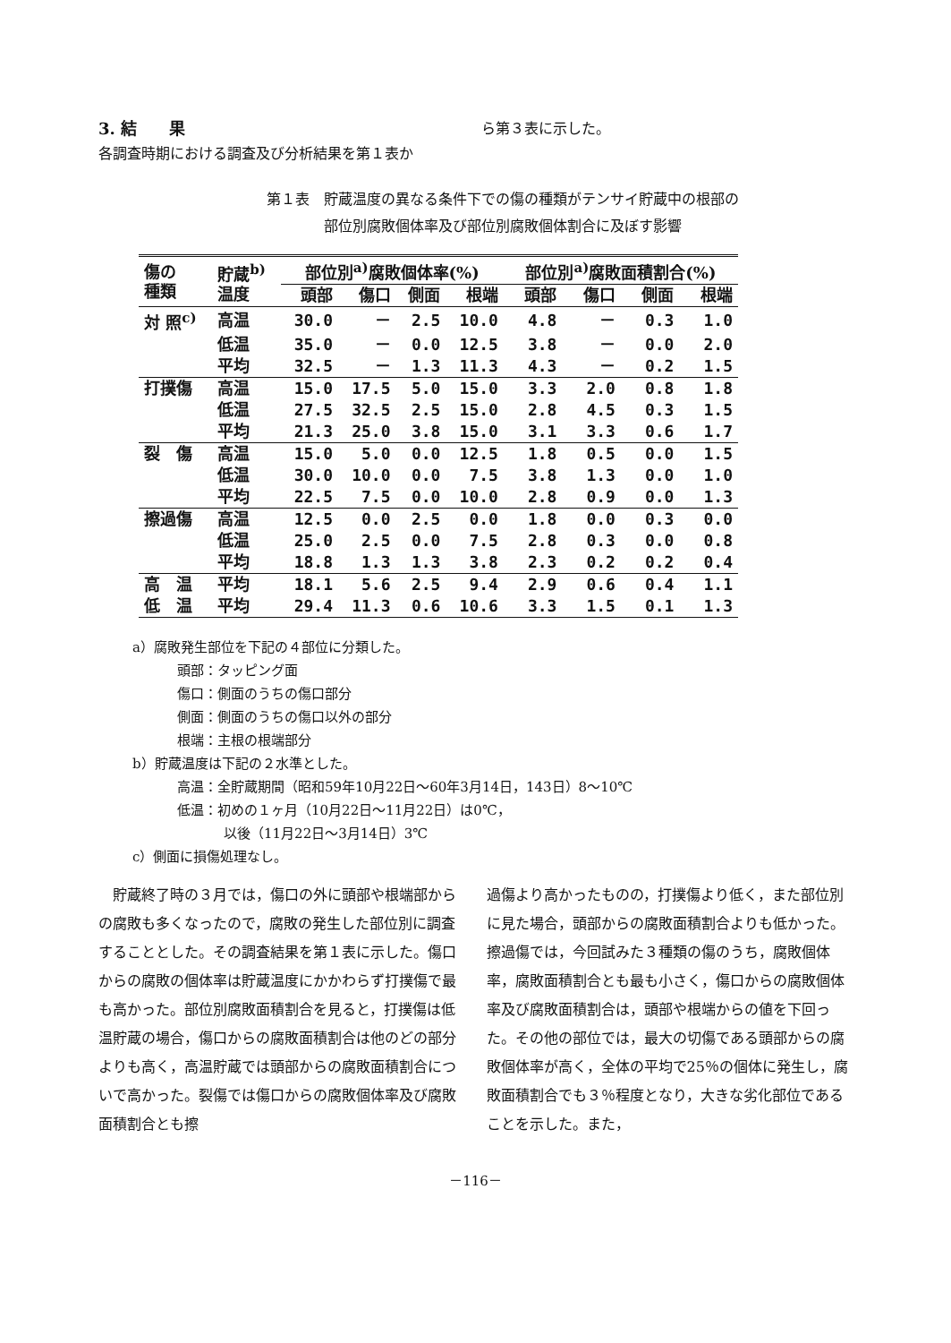3. 結　　果
各調査時期における調査及び分析結果を第１表か
ら第３表に示した。
第１表　貯蔵温度の異なる条件下での傷の種類がテンサイ貯蔵中の根部の
部位別腐敗個体率及び部位別腐敗個体割合に及ぼす影響
| 傷の 種類 | 貯蔵<sup>b)</sup> 温度 | 部位別<sup>a)</sup>腐敗個体率(%) | | | | 部位別<sup>a)</sup>腐敗面積割合(%) | | | |
| --- | --- | --- | --- | --- | --- | --- | --- | --- | --- |
| | | 頭部 | 傷口 | 側面 | 根端 | 頭部 | 傷口 | 側面 | 根端 |
| 対 照<sup>c)</sup> | 高温 | 30.0 | － | 2.5 | 10.0 | 4.8 | － | 0.3 | 1.0 |
| | 低温 | 35.0 | － | 0.0 | 12.5 | 3.8 | － | 0.0 | 2.0 |
| | 平均 | 32.5 | － | 1.3 | 11.3 | 4.3 | － | 0.2 | 1.5 |
| 打撲傷 | 高温 | 15.0 | 17.5 | 5.0 | 15.0 | 3.3 | 2.0 | 0.8 | 1.8 |
| | 低温 | 27.5 | 32.5 | 2.5 | 15.0 | 2.8 | 4.5 | 0.3 | 1.5 |
| | 平均 | 21.3 | 25.0 | 3.8 | 15.0 | 3.1 | 3.3 | 0.6 | 1.7 |
| 裂 傷 | 高温 | 15.0 | 5.0 | 0.0 | 12.5 | 1.8 | 0.5 | 0.0 | 1.5 |
| | 低温 | 30.0 | 10.0 | 0.0 | 7.5 | 3.8 | 1.3 | 0.0 | 1.0 |
| | 平均 | 22.5 | 7.5 | 0.0 | 10.0 | 2.8 | 0.9 | 0.0 | 1.3 |
| 擦過傷 | 高温 | 12.5 | 0.0 | 2.5 | 0.0 | 1.8 | 0.0 | 0.3 | 0.0 |
| | 低温 | 25.0 | 2.5 | 0.0 | 7.5 | 2.8 | 0.3 | 0.0 | 0.8 |
| | 平均 | 18.8 | 1.3 | 1.3 | 3.8 | 2.3 | 0.2 | 0.2 | 0.4 |
| 高 温 | 平均 | 18.1 | 5.6 | 2.5 | 9.4 | 2.9 | 0.6 | 0.4 | 1.1 |
| 低 温 | 平均 | 29.4 | 11.3 | 0.6 | 10.6 | 3.3 | 1.5 | 0.1 | 1.3 |
a）腐敗発生部位を下記の４部位に分類した。
頭部：タッピング面
傷口：側面のうちの傷口部分
側面：側面のうちの傷口以外の部分
根端：主根の根端部分
b）貯蔵温度は下記の２水準とした。
高温：全貯蔵期間（昭和59年10月22日～60年3月14日，143日）8～10℃
低温：初めの１ヶ月（10月22日～11月22日）は0℃，
以後（11月22日～3月14日）3℃
c）側面に損傷処理なし。
　貯蔵終了時の３月では，傷口の外に頭部や根端部からの腐敗も多くなったので，腐敗の発生した部位別に調査することとした。その調査結果を第１表に示した。傷口からの腐敗の個体率は貯蔵温度にかかわらず打撲傷で最も高かった。部位別腐敗面積割合を見ると，打撲傷は低温貯蔵の場合，傷口からの腐敗面積割合は他のどの部分よりも高く，高温貯蔵では頭部からの腐敗面積割合についで高かった。裂傷では傷口からの腐敗個体率及び腐敗面積割合とも擦
過傷より高かったものの，打撲傷より低く，また部位別に見た場合，頭部からの腐敗面積割合よりも低かった。擦過傷では，今回試みた３種類の傷のうち，腐敗個体率，腐敗面積割合とも最も小さく，傷口からの腐敗個体率及び腐敗面積割合は，頭部や根端からの値を下回った。その他の部位では，最大の切傷である頭部からの腐敗個体率が高く，全体の平均で25％の個体に発生し，腐敗面積割合でも３％程度となり，大きな劣化部位であることを示した。また，
－116－